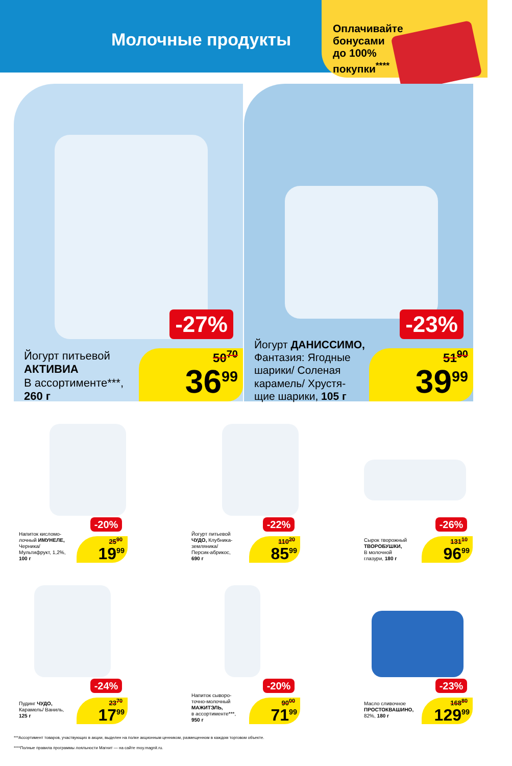Молочные продукты
Оплачивайте бонусами до 100% покупки<sup>****</sup>
-27%
Йогурт питьевой
АКТИВИА
В ассортименте***,
260 г
50<sup>70</sup>
36<sup>99</sup>
-23%
Йогурт ДАНИССИМО,
Фантазия: Ягодные
шарики/ Соленая
карамель/ Хрустя-
щие шарики, 105 г
51<sup>90</sup>
39<sup>99</sup>
-20%
Напиток кисломо-
лочный ИМУНЕЛЕ,
Черника/
Мультифрукт, 1,2%,
100 г
25<sup>90</sup>
19<sup>99</sup>
-22%
Йогурт питьевой
ЧУДО, Клубника-
земляника/
Персик-абрикос,
690 г
110<sup>20</sup>
85<sup>99</sup>
-26%
Сырок творожный
ТВОРОБУШКИ,
В молочной
глазури, 180 г
131<sup>10</sup>
96<sup>99</sup>
-24%
Пудинг ЧУДО,
Карамель/ Ваниль,
125 г
23<sup>70</sup>
17<sup>99</sup>
-20%
Напиток сыворо-
точно-молочный
МАЖИТЭЛЬ,
в ассортименте***,
950 г
90<sup>00</sup>
71<sup>99</sup>
-23%
Масло сливочное
ПРОСТОКВАШИНО,
82%, 180 г
168<sup>80</sup>
129<sup>99</sup>
***Ассортимент товаров, участвующих в акции, выделен на полке акционным ценником, размещенном в каждом торговом объекте.
****Полные правила программы лояльности Магнит — на сайте moy.magnit.ru.